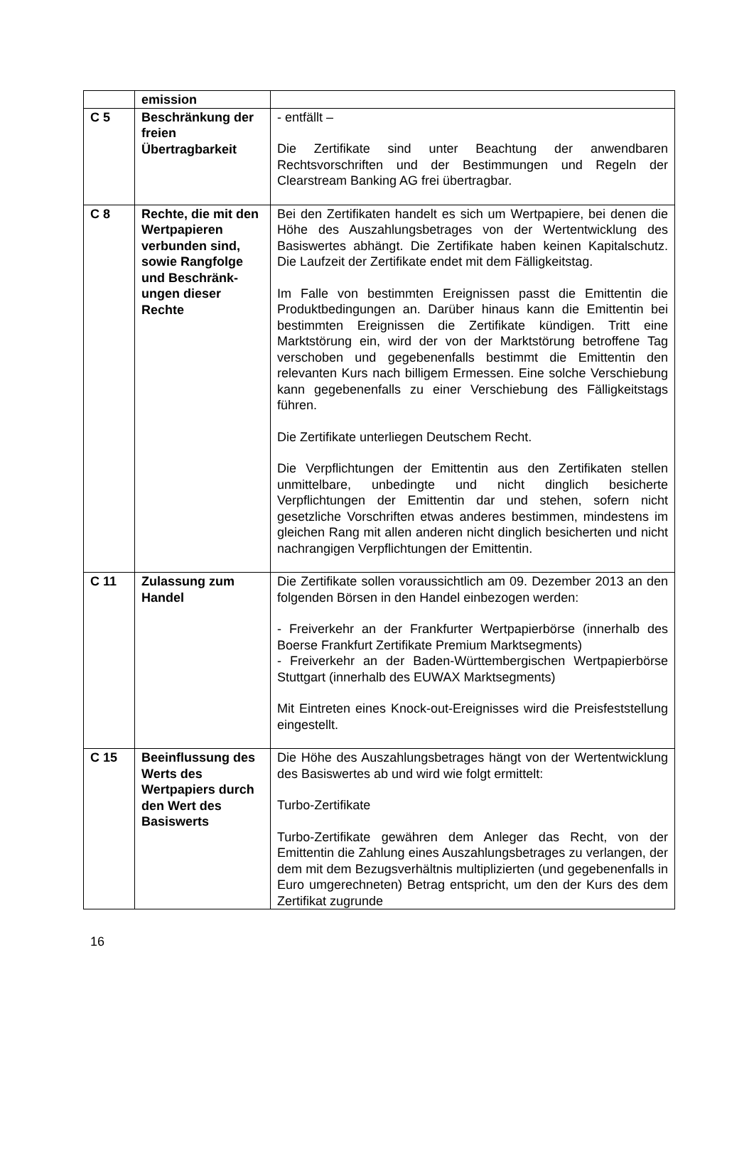| | emission | |
| C 5 | Beschränkung der freien Übertragbarkeit | - entfällt – Die Zertifikate sind unter Beachtung der anwendbaren Rechtsvorschriften und der Bestimmungen und Regeln der Clearstream Banking AG frei übertragbar. |
| C 8 | Rechte, die mit den Wertpapieren verbunden sind, sowie Rangfolge und Beschränk-ungen dieser Rechte | Bei den Zertifikaten handelt es sich um Wertpapiere, bei denen die Höhe des Auszahlungsbetrages von der Wertentwicklung des Basiswertes abhängt. Die Zertifikate haben keinen Kapitalschutz. Die Laufzeit der Zertifikate endet mit dem Fälligkeitstag. Im Falle von bestimmten Ereignissen passt die Emittentin die Produktbedingungen an. Darüber hinaus kann die Emittentin bei bestimmten Ereignissen die Zertifikate kündigen. Tritt eine Marktstörung ein, wird der von der Marktstörung betroffene Tag verschoben und gegebenenfalls bestimmt die Emittentin den relevanten Kurs nach billigem Ermessen. Eine solche Verschiebung kann gegebenenfalls zu einer Verschiebung des Fälligkeitstags führen. Die Zertifikate unterliegen Deutschem Recht. Die Verpflichtungen der Emittentin aus den Zertifikaten stellen unmittelbare, unbedingte und nicht dinglich besicherte Verpflichtungen der Emittentin dar und stehen, sofern nicht gesetzliche Vorschriften etwas anderes bestimmen, mindestens im gleichen Rang mit allen anderen nicht dinglich besicherten und nicht nachrangigen Verpflichtungen der Emittentin. |
| C 11 | Zulassung zum Handel | Die Zertifikate sollen voraussichtlich am 09. Dezember 2013 an den folgenden Börsen in den Handel einbezogen werden: - Freiverkehr an der Frankfurter Wertpapierbörse (innerhalb des Boerse Frankfurt Zertifikate Premium Marktsegments) - Freiverkehr an der Baden-Württembergischen Wertpapierbörse Stuttgart (innerhalb des EUWAX Marktsegments) Mit Eintreten eines Knock-out-Ereignisses wird die Preisfeststellung eingestellt. |
| C 15 | Beeinflussung des Werts des Wertpapiers durch den Wert des Basiswerts | Die Höhe des Auszahlungsbetrages hängt von der Wertentwicklung des Basiswertes ab und wird wie folgt ermittelt: Turbo-Zertifikate Turbo-Zertifikate gewähren dem Anleger das Recht, von der Emittentin die Zahlung eines Auszahlungsbetrages zu verlangen, der dem mit dem Bezugsverhältnis multiplizierten (und gegebenenfalls in Euro umgerechneten) Betrag entspricht, um den der Kurs des dem Zertifikat zugrunde |
16